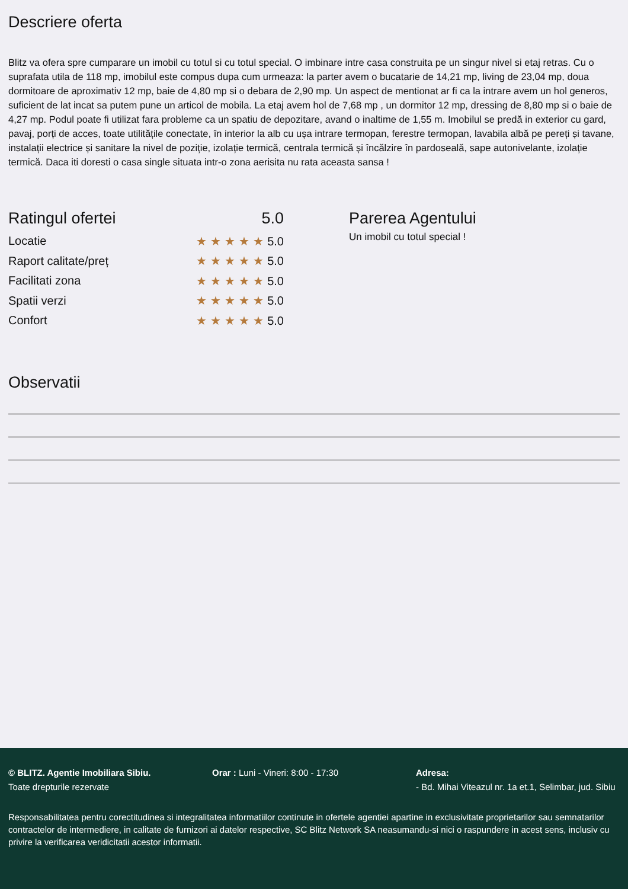Descriere oferta
Blitz va ofera spre cumparare un imobil cu totul si cu totul special. O imbinare intre casa construita pe un singur nivel si etaj retras. Cu o suprafata utila de 118 mp, imobilul este compus dupa cum urmeaza: la parter avem o bucatarie de 14,21 mp, living de 23,04 mp, doua dormitoare de aproximativ 12 mp, baie de 4,80 mp si o debara de 2,90 mp. Un aspect de mentionat ar fi ca la intrare avem un hol generos, suficient de lat incat sa putem pune un articol de mobila. La etaj avem hol de 7,68 mp , un dormitor 12 mp, dressing de 8,80 mp si o baie de 4,27 mp. Podul poate fi utilizat fara probleme ca un spatiu de depozitare, avand o inaltime de 1,55 m. Imobilul se predă in exterior cu gard, pavaj, porți de acces, toate utilitățile conectate, în interior la alb cu ușa intrare termopan, ferestre termopan, lavabila albă pe pereți și tavane, instalații electrice și sanitare la nivel de poziție, izolație termică, centrala termică și încălzire în pardoseală, sape autonivelante, izolație termică. Daca iti doresti o casa single situata intr-o zona aerisita nu rata aceasta sansa !
Ratingul ofertei 5.0
Locatie ★★★★★5.0
Raport calitate/preț ★★★★★5.0
Facilitati zona ★★★★★5.0
Spatii verzi ★★★★★5.0
Confort ★★★★★5.0
Parerea Agentului
Un imobil cu totul special !
Observatii
© BLITZ. Agentie Imobiliara Sibiu.
Toate drepturile rezervate
Orar : Luni - Vineri: 8:00 - 17:30 Adresa:
- Bd. Mihai Viteazul nr. 1a et.1, Selimbar, jud. Sibiu
Responsabilitatea pentru corectitudinea si integralitatea informatiilor continute in ofertele agentiei apartine in exclusivitate proprietarilor sau semnatarilor contractelor de intermediere, in calitate de furnizori ai datelor respective, SC Blitz Network SA neasumandu-si nici o raspundere in acest sens, inclusiv cu privire la verificarea veridicitatii acestor informatii.